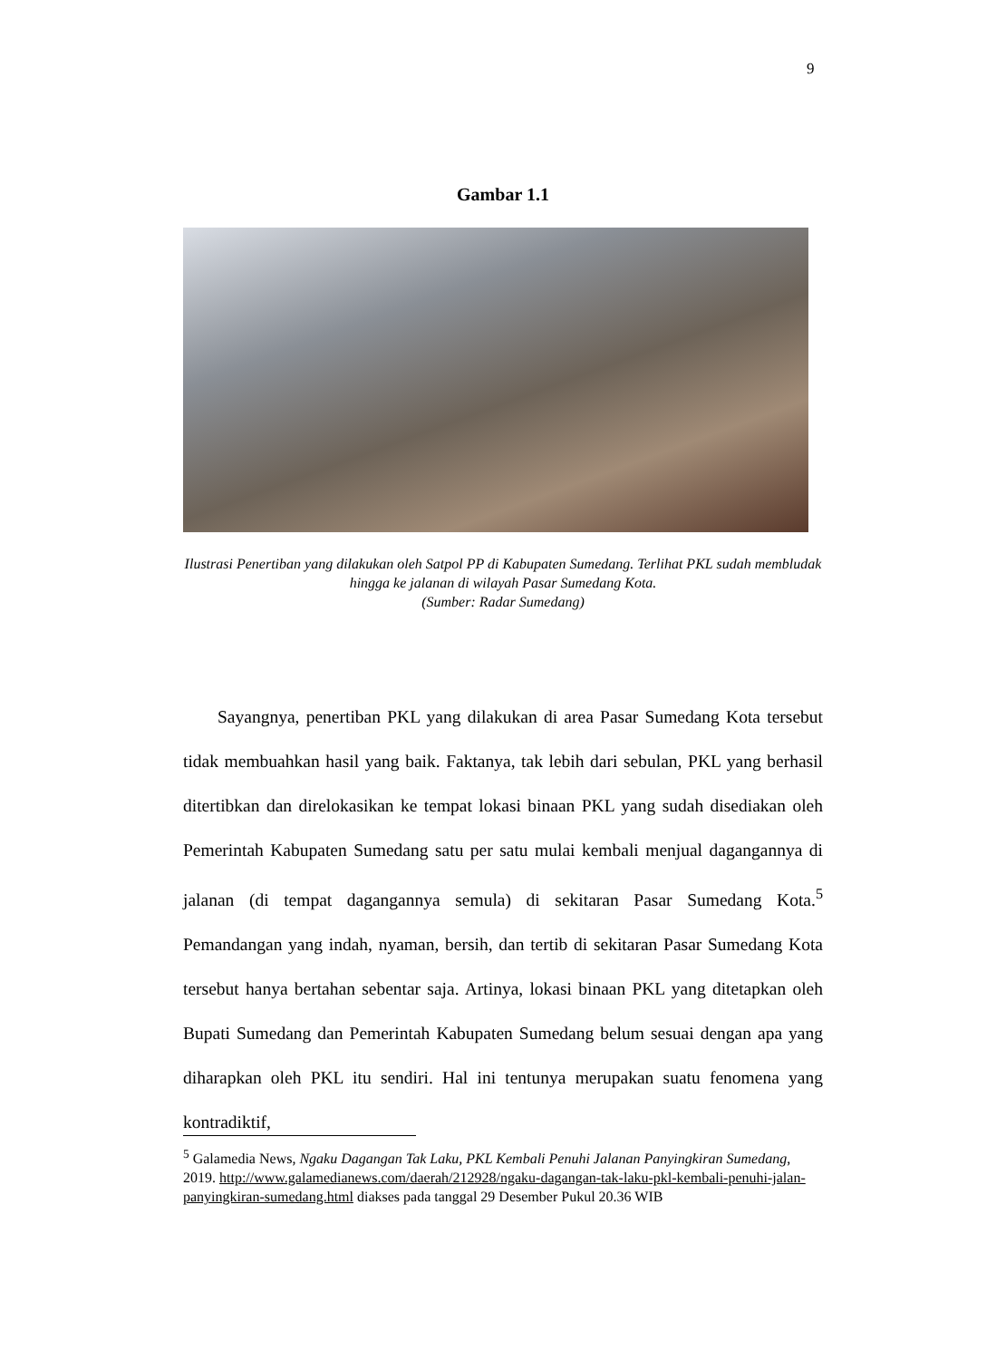9
Gambar 1.1
Ilustrasi Penertiban yang dilakukan oleh Satpol PP di Kabupaten Sumedang. Terlihat PKL sudah membludak hingga ke jalanan di wilayah Pasar Sumedang Kota.
(Sumber: Radar Sumedang)
Sayangnya, penertiban PKL yang dilakukan di area Pasar Sumedang Kota tersebut tidak membuahkan hasil yang baik. Faktanya, tak lebih dari sebulan, PKL yang berhasil ditertibkan dan direlokasikan ke tempat lokasi binaan PKL yang sudah disediakan oleh Pemerintah Kabupaten Sumedang satu per satu mulai kembali menjual dagangannya di jalanan (di tempat dagangannya semula) di sekitaran Pasar Sumedang Kota.<sup>5</sup> Pemandangan yang indah, nyaman, bersih, dan tertib di sekitaran Pasar Sumedang Kota tersebut hanya bertahan sebentar saja. Artinya, lokasi binaan PKL yang ditetapkan oleh Bupati Sumedang dan Pemerintah Kabupaten Sumedang belum sesuai dengan apa yang diharapkan oleh PKL itu sendiri. Hal ini tentunya merupakan suatu fenomena yang kontradiktif,
<sup>5</sup> Galamedia News, Ngaku Dagangan Tak Laku, PKL Kembali Penuhi Jalanan Panyingkiran Sumedang, 2019. http://www.galamedianews.com/daerah/212928/ngaku-dagangan-tak-laku-pkl-kembali-penuhi-jalan-panyingkiran-sumedang.html diakses pada tanggal 29 Desember Pukul 20.36 WIB